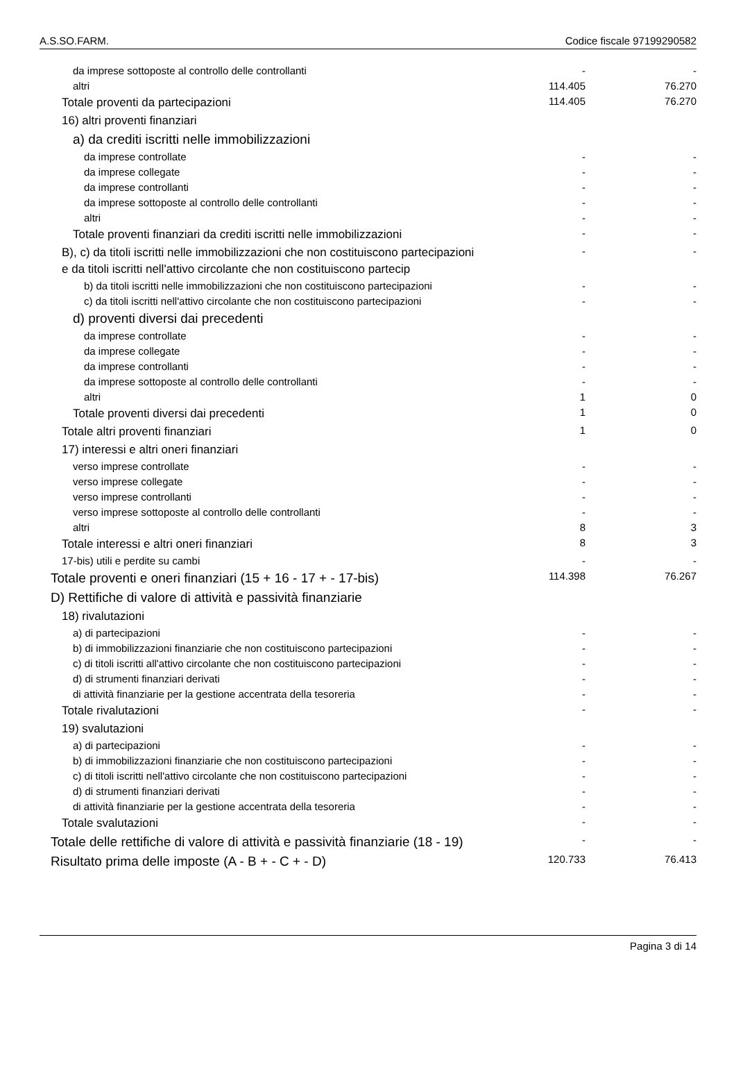A.S.SO.FARM. Codice fiscale 97199290582
| da imprese sottoposte al controllo delle controllanti | - | - |
| altri | 114.405 | 76.270 |
| Totale proventi da partecipazioni | 114.405 | 76.270 |
| 16) altri proventi finanziari | | |
| a) da crediti iscritti nelle immobilizzazioni | | |
| da imprese controllate | - | - |
| da imprese collegate | - | - |
| da imprese controllanti | - | - |
| da imprese sottoposte al controllo delle controllanti | - | - |
| altri | - | - |
| Totale proventi finanziari da crediti iscritti nelle immobilizzazioni | - | - |
| B), c) da titoli iscritti nelle immobilizzazioni che non costituiscono partecipazioni e da titoli iscritti nell'attivo circolante che non costituiscono partecip | - | - |
| b) da titoli iscritti nelle immobilizzazioni che non costituiscono partecipazioni | - | - |
| c) da titoli iscritti nell'attivo circolante che non costituiscono partecipazioni | - | - |
| d) proventi diversi dai precedenti | | |
| da imprese controllate | - | - |
| da imprese collegate | - | - |
| da imprese controllanti | - | - |
| da imprese sottoposte al controllo delle controllanti | - | - |
| altri | 1 | 0 |
| Totale proventi diversi dai precedenti | 1 | 0 |
| Totale altri proventi finanziari | 1 | 0 |
| 17) interessi e altri oneri finanziari | | |
| verso imprese controllate | - | - |
| verso imprese collegate | - | - |
| verso imprese controllanti | - | - |
| verso imprese sottoposte al controllo delle controllanti | - | - |
| altri | 8 | 3 |
| Totale interessi e altri oneri finanziari | 8 | 3 |
| 17-bis) utili e perdite su cambi | - | - |
| Totale proventi e oneri finanziari (15 + 16 - 17 + - 17-bis) | 114.398 | 76.267 |
| D) Rettifiche di valore di attività e passività finanziarie | | |
| 18) rivalutazioni | | |
| a) di partecipazioni | - | - |
| b) di immobilizzazioni finanziarie che non costituiscono partecipazioni | - | - |
| c) di titoli iscritti all'attivo circolante che non costituiscono partecipazioni | - | - |
| d) di strumenti finanziari derivati | - | - |
| di attività finanziarie per la gestione accentrata della tesoreria | - | - |
| Totale rivalutazioni | - | - |
| 19) svalutazioni | | |
| a) di partecipazioni | - | - |
| b) di immobilizzazioni finanziarie che non costituiscono partecipazioni | - | - |
| c) di titoli iscritti nell'attivo circolante che non costituiscono partecipazioni | - | - |
| d) di strumenti finanziari derivati | - | - |
| di attività finanziarie per la gestione accentrata della tesoreria | - | - |
| Totale svalutazioni | - | - |
| Totale delle rettifiche di valore di attività e passività finanziarie (18 - 19) | - | - |
| Risultato prima delle imposte (A - B + - C + - D) | 120.733 | 76.413 |
Pagina 3 di 14